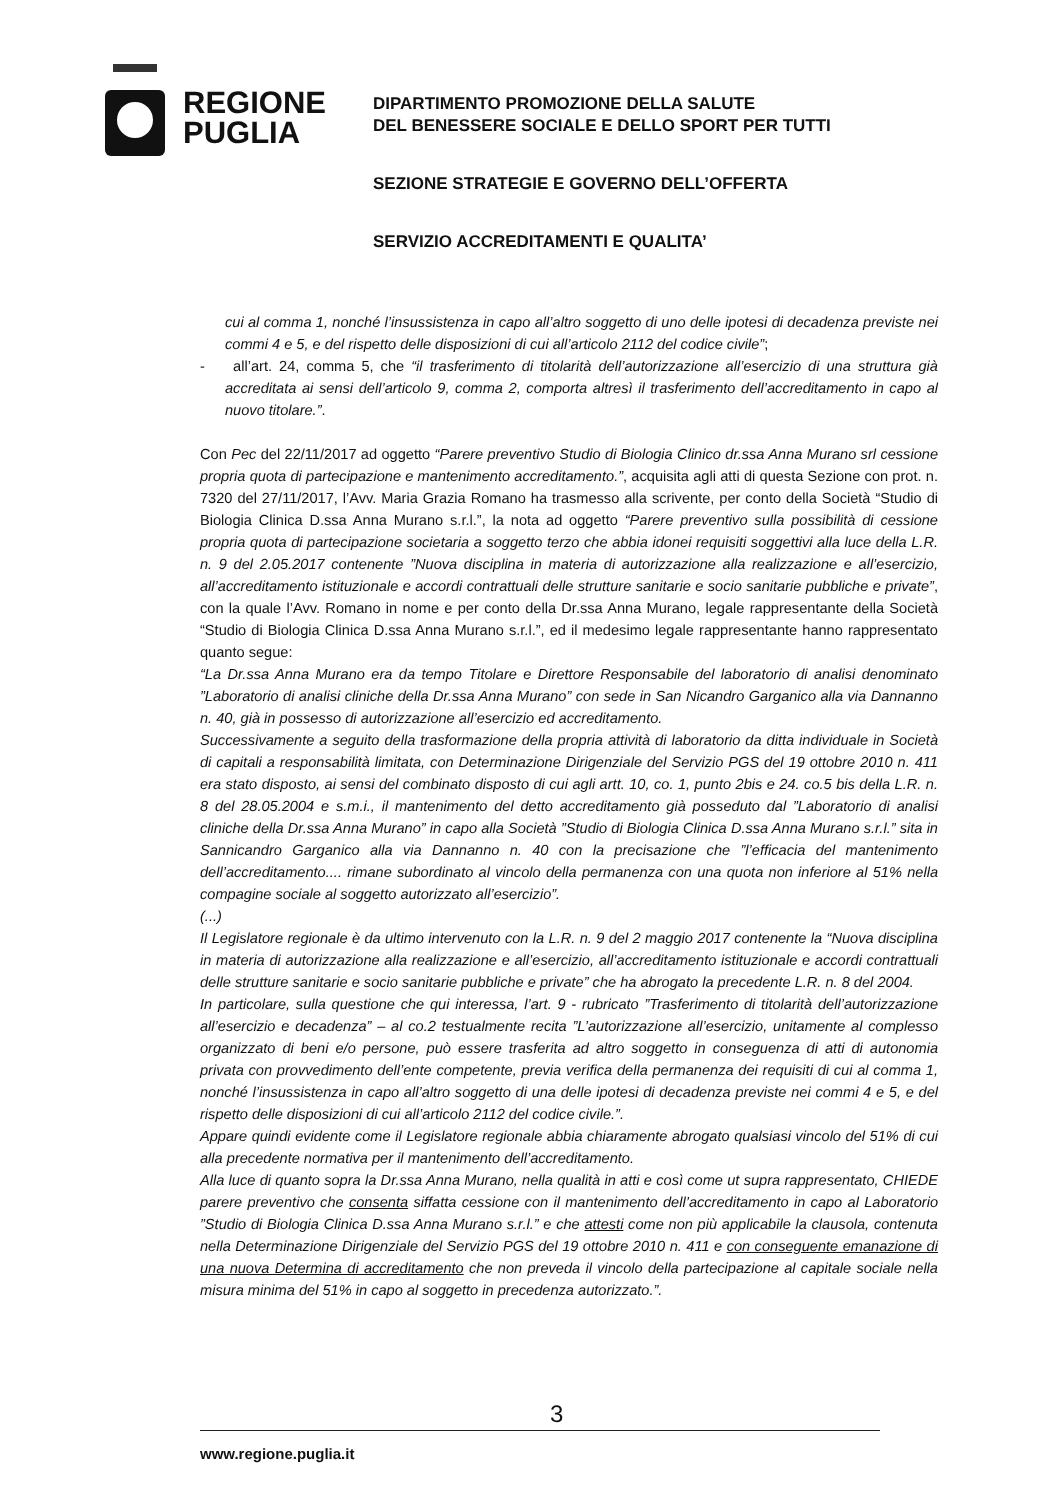REGIONE
PUGLIA
DIPARTIMENTO PROMOZIONE DELLA SALUTE
DEL BENESSERE SOCIALE E DELLO SPORT PER TUTTI
SEZIONE STRATEGIE E GOVERNO DELL’OFFERTA
SERVIZIO ACCREDITAMENTI E QUALITA’
cui al comma 1, nonché l’insussistenza in capo all’altro soggetto di uno delle ipotesi di decadenza previste nei commi 4 e 5, e del rispetto delle disposizioni di cui all’articolo 2112 del codice civile”;
- all’art. 24, comma 5, che “il trasferimento di titolarità dell’autorizzazione all’esercizio di una struttura già accreditata ai sensi dell’articolo 9, comma 2, comporta altresì il trasferimento dell’accreditamento in capo al nuovo titolare.”.
Con Pec del 22/11/2017 ad oggetto “Parere preventivo Studio di Biologia Clinico dr.ssa Anna Murano srl cessione propria quota di partecipazione e mantenimento accreditamento.”, acquisita agli atti di questa Sezione con prot. n. 7320 del 27/11/2017, l’Avv. Maria Grazia Romano ha trasmesso alla scrivente, per conto della Società “Studio di Biologia Clinica D.ssa Anna Murano s.r.l.”, la nota ad oggetto “Parere preventivo sulla possibilità di cessione propria quota di partecipazione societaria a soggetto terzo che abbia idonei requisiti soggettivi alla luce della L.R. n. 9 del 2.05.2017 contenente ”Nuova disciplina in materia di autorizzazione alla realizzazione e all’esercizio, all’accreditamento istituzionale e accordi contrattuali delle strutture sanitarie e socio sanitarie pubbliche e private”, con la quale l’Avv. Romano in nome e per conto della Dr.ssa Anna Murano, legale rappresentante della Società “Studio di Biologia Clinica D.ssa Anna Murano s.r.l.”, ed il medesimo legale rappresentante hanno rappresentato quanto segue:
“La Dr.ssa Anna Murano era da tempo Titolare e Direttore Responsabile del laboratorio di analisi denominato ”Laboratorio di analisi cliniche della Dr.ssa Anna Murano” con sede in San Nicandro Garganico alla via Dannanno n. 40, già in possesso di autorizzazione all’esercizio ed accreditamento.
Successivamente a seguito della trasformazione della propria attività di laboratorio da ditta individuale in Società di capitali a responsabilità limitata, con Determinazione Dirigenziale del Servizio PGS del 19 ottobre 2010 n. 411 era stato disposto, ai sensi del combinato disposto di cui agli artt. 10, co. 1, punto 2bis e 24. co.5 bis della L.R. n. 8 del 28.05.2004 e s.m.i., il mantenimento del detto accreditamento già posseduto dal ”Laboratorio di analisi cliniche della Dr.ssa Anna Murano” in capo alla Società ”Studio di Biologia Clinica D.ssa Anna Murano s.r.l.” sita in Sannicandro Garganico alla via Dannanno n. 40 con la precisazione che ”l’efficacia del mantenimento dell’accreditamento.... rimane subordinato al vincolo della permanenza con una quota non inferiore al 51% nella compagine sociale al soggetto autorizzato all’esercizio”.
(...)
Il Legislatore regionale è da ultimo intervenuto con la L.R. n. 9 del 2 maggio 2017 contenente la “Nuova disciplina in materia di autorizzazione alla realizzazione e all’esercizio, all’accreditamento istituzionale e accordi contrattuali delle strutture sanitarie e socio sanitarie pubbliche e private” che ha abrogato la precedente L.R. n. 8 del 2004.
In particolare, sulla questione che qui interessa, l’art. 9 - rubricato ”Trasferimento di titolarità dell’autorizzazione all’esercizio e decadenza” – al co.2 testualmente recita ”L’autorizzazione all’esercizio, unitamente al complesso organizzato di beni e/o persone, può essere trasferita ad altro soggetto in conseguenza di atti di autonomia privata con provvedimento dell’ente competente, previa verifica della permanenza dei requisiti di cui al comma 1, nonché l’insussistenza in capo all’altro soggetto di una delle ipotesi di decadenza previste nei commi 4 e 5, e del rispetto delle disposizioni di cui all’articolo 2112 del codice civile.”.
Appare quindi evidente come il Legislatore regionale abbia chiaramente abrogato qualsiasi vincolo del 51% di cui alla precedente normativa per il mantenimento dell’accreditamento.
Alla luce di quanto sopra la Dr.ssa Anna Murano, nella qualità in atti e così come ut supra rappresentato, CHIEDE parere preventivo che consenta siffatta cessione con il mantenimento dell’accreditamento in capo al Laboratorio ”Studio di Biologia Clinica D.ssa Anna Murano s.r.l.” e che attesti come non più applicabile la clausola, contenuta nella Determinazione Dirigenziale del Servizio PGS del 19 ottobre 2010 n. 411 e con conseguente emanazione di una nuova Determina di accreditamento che non preveda il vincolo della partecipazione al capitale sociale nella misura minima del 51% in capo al soggetto in precedenza autorizzato.”.
3
www.regione.puglia.it